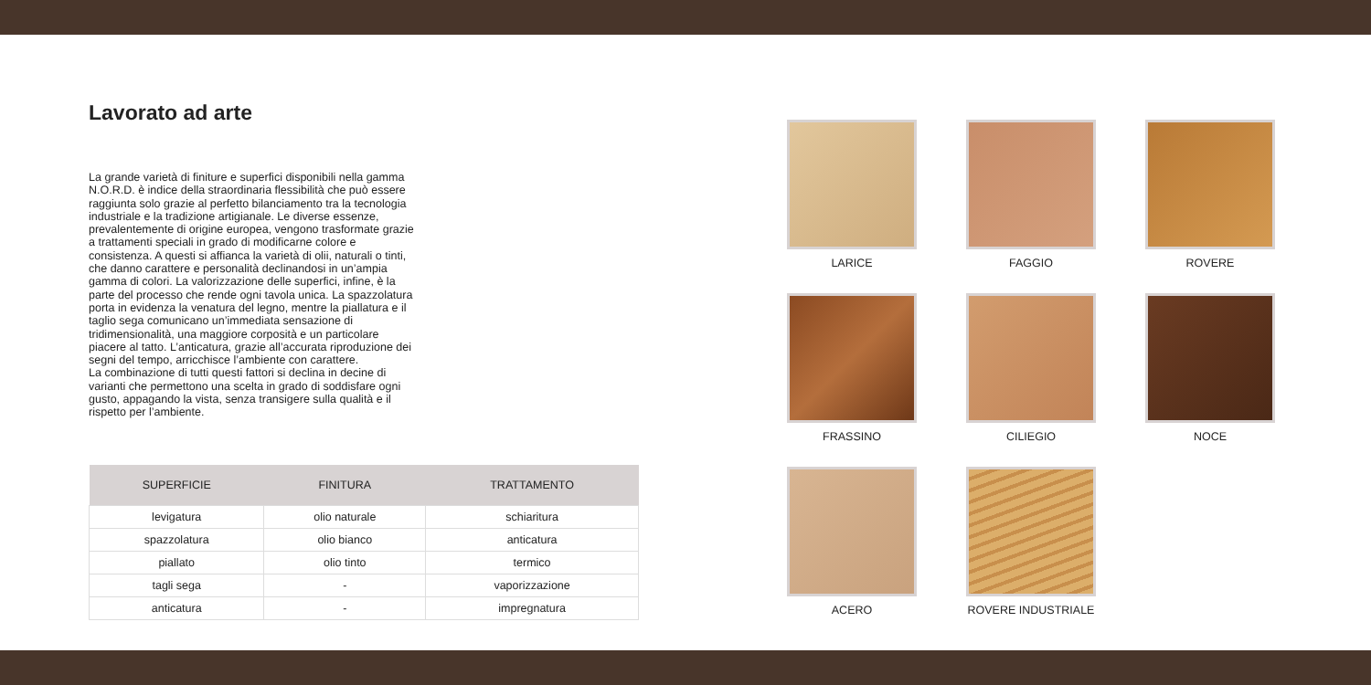Lavorato ad arte
La grande varietà di finiture e superfici disponibili nella gamma N.O.R.D. è indice della straordinaria flessibilità che può essere raggiunta solo grazie al perfetto bilanciamento tra la tecnologia industriale e la tradizione artigianale. Le diverse essenze, prevalentemente di origine europea, vengono trasformate grazie a trattamenti speciali in grado di modificarne colore e consistenza. A questi si affianca la varietà di olii, naturali o tinti, che danno carattere e personalità declinandosi in un’ampia gamma di colori. La valorizzazione delle superfici, infine, è la parte del processo che rende ogni tavola unica. La spazzolatura porta in evidenza la venatura del legno, mentre la piallatura e il taglio sega comunicano un’immediata sensazione di tridimensionalità, una maggiore corposità e un particolare piacere al tatto. L’anticatura, grazie all’accurata riproduzione dei segni del tempo, arricchisce l’ambiente con carattere.
La combinazione di tutti questi fattori si declina in decine di varianti che permettono una scelta in grado di soddisfare ogni gusto, appagando la vista, senza transigere sulla qualità e il rispetto per l’ambiente.
| SUPERFICIE | FINITURA | TRATTAMENTO |
| --- | --- | --- |
| levigatura | olio naturale | schiaritura |
| spazzolatura | olio bianco | anticatura |
| piallato | olio tinto | termico |
| tagli sega | - | vaporizzazione |
| anticatura | - | impregnatura |
LARICE
FAGGIO
ROVERE
FRASSINO
CILIEGIO
NOCE
ACERO
ROVERE INDUSTRIALE